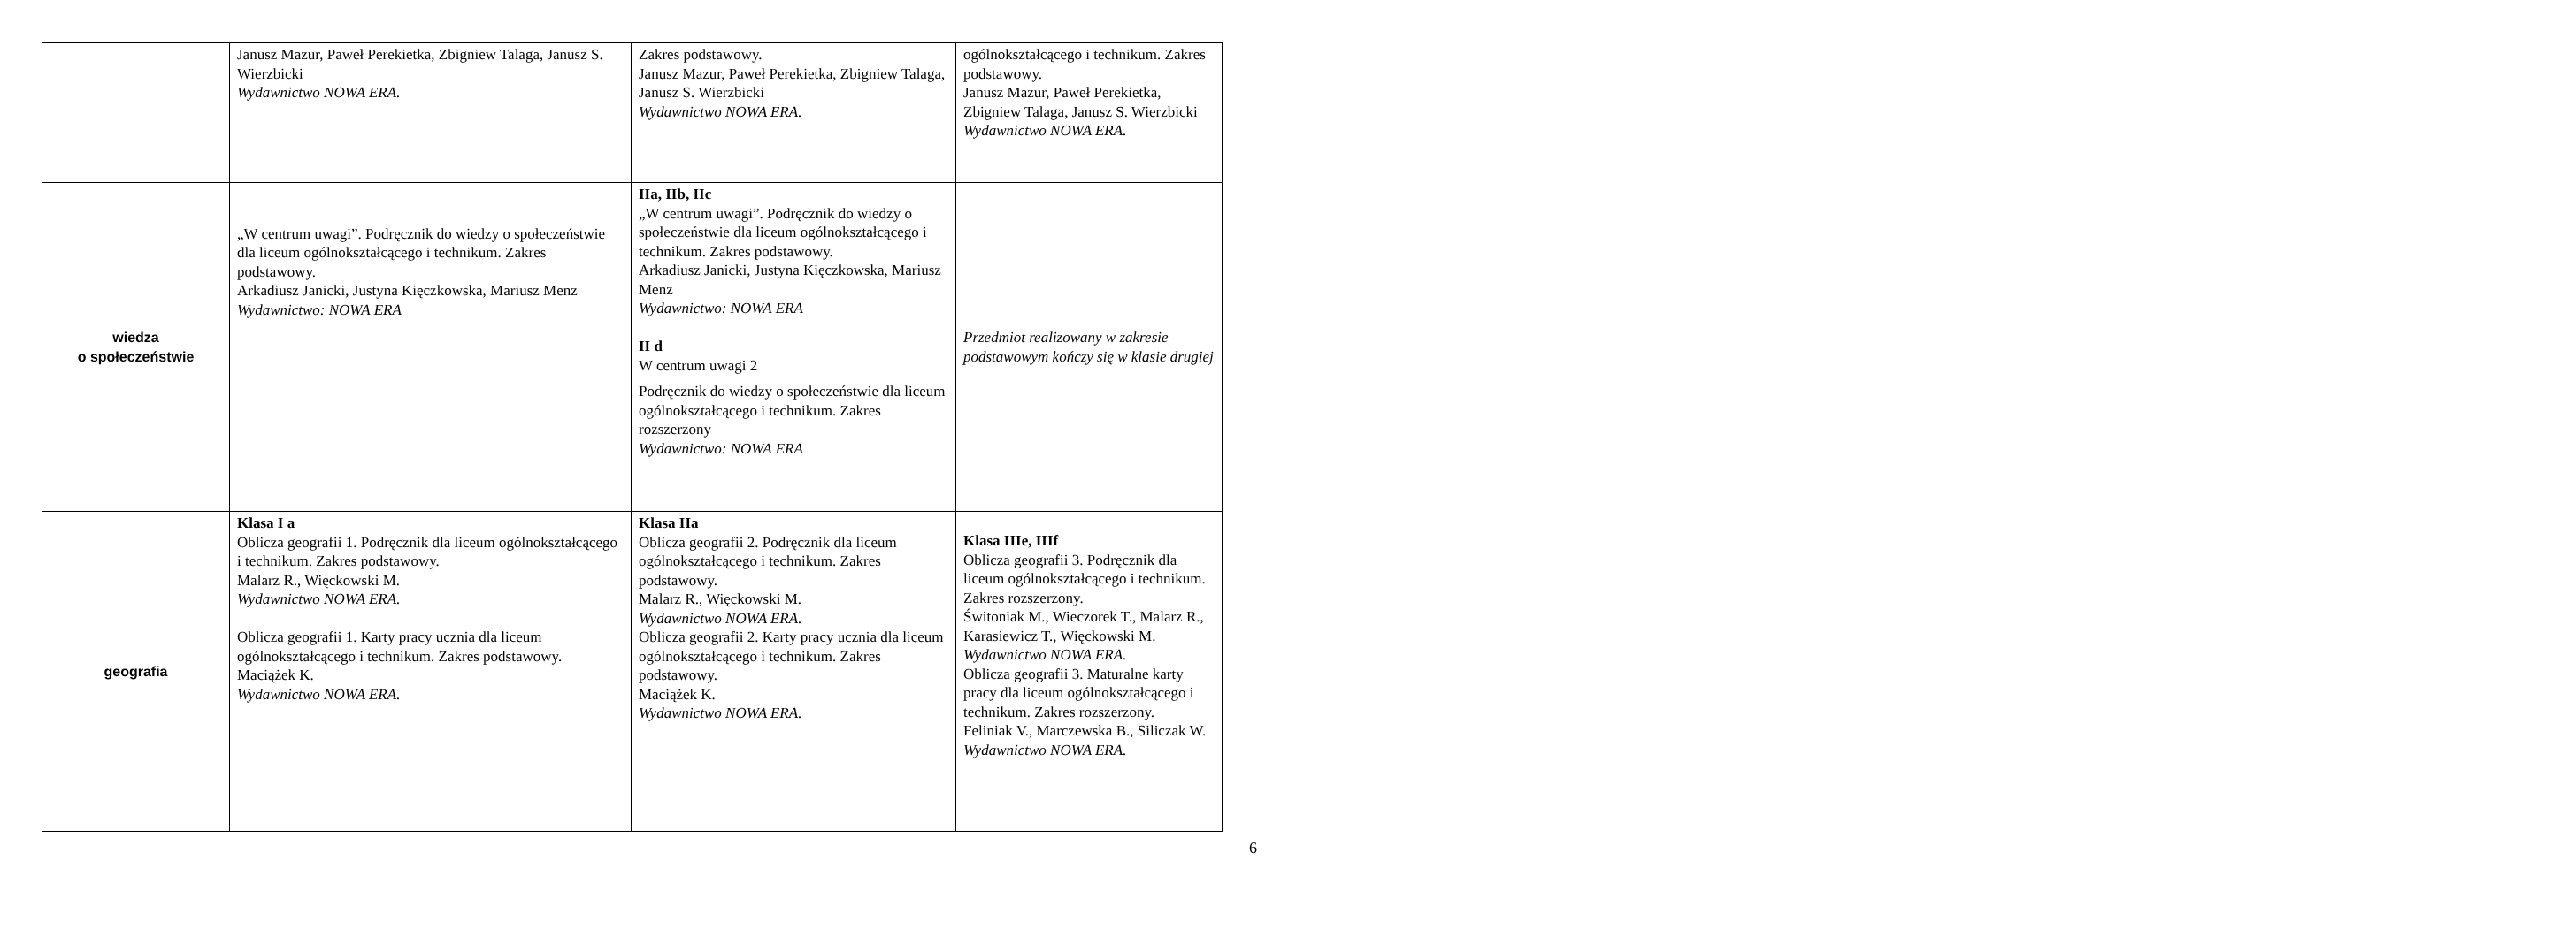| | Janusz Mazur, Paweł Perekietka, Zbigniew Talaga, Janusz S. Wierzbicki Wydawnictwo NOWA ERA. | Zakres podstawowy. Janusz Mazur, Paweł Perekietka, Zbigniew Talaga, Janusz S. Wierzbicki Wydawnictwo NOWA ERA. | ogólnokształcącego i technikum. Zakres podstawowy. Janusz Mazur, Paweł Perekietka, Zbigniew Talaga, Janusz S. Wierzbicki Wydawnictwo NOWA ERA. |
| wiedza o społeczeństwie | „W centrum uwagi”. Podręcznik do wiedzy o społeczeństwie dla liceum ogólnokształcącego i technikum. Zakres podstawowy. Arkadiusz Janicki, Justyna Kięczkowska, Mariusz Menz Wydawnictwo: NOWA ERA | IIa, IIb, IIc „W centrum uwagi”. Podręcznik do wiedzy o społeczeństwie dla liceum ogólnokształcącego i technikum. Zakres podstawowy. Arkadiusz Janicki, Justyna Kięczkowska, Mariusz Menz Wydawnictwo: NOWA ERA II d W centrum uwagi 2 Podręcznik do wiedzy o społeczeństwie dla liceum ogólnokształcącego i technikum. Zakres rozszerzony Wydawnictwo: NOWA ERA | Przedmiot realizowany w zakresie podstawowym kończy się w klasie drugiej |
| geografia | Klasa I a Oblicza geografii 1. Podręcznik dla liceum ogólnokształcącego i technikum. Zakres podstawowy. Malarz R., Więckowski M. Wydawnictwo NOWA ERA. Oblicza geografii 1. Karty pracy ucznia dla liceum ogólnokształcącego i technikum. Zakres podstawowy. Maciążek K. Wydawnictwo NOWA ERA. | Klasa IIa Oblicza geografii 2. Podręcznik dla liceum ogólnokształcącego i technikum. Zakres podstawowy. Malarz R., Więckowski M. Wydawnictwo NOWA ERA. Oblicza geografii 2. Karty pracy ucznia dla liceum ogólnokształcącego i technikum. Zakres podstawowy. Maciążek K. Wydawnictwo NOWA ERA. | Klasa IIIe, IIIf Oblicza geografii 3. Podręcznik dla liceum ogólnokształcącego i technikum. Zakres rozszerzony. Świtoniak M., Wieczorek T., Malarz R., Karasiewicz T., Więckowski M. Wydawnictwo NOWA ERA. Oblicza geografii 3. Maturalne karty pracy dla liceum ogólnokształcącego i technikum. Zakres rozszerzony. Feliniak V., Marczewska B., Siliczak W. Wydawnictwo NOWA ERA. |
6